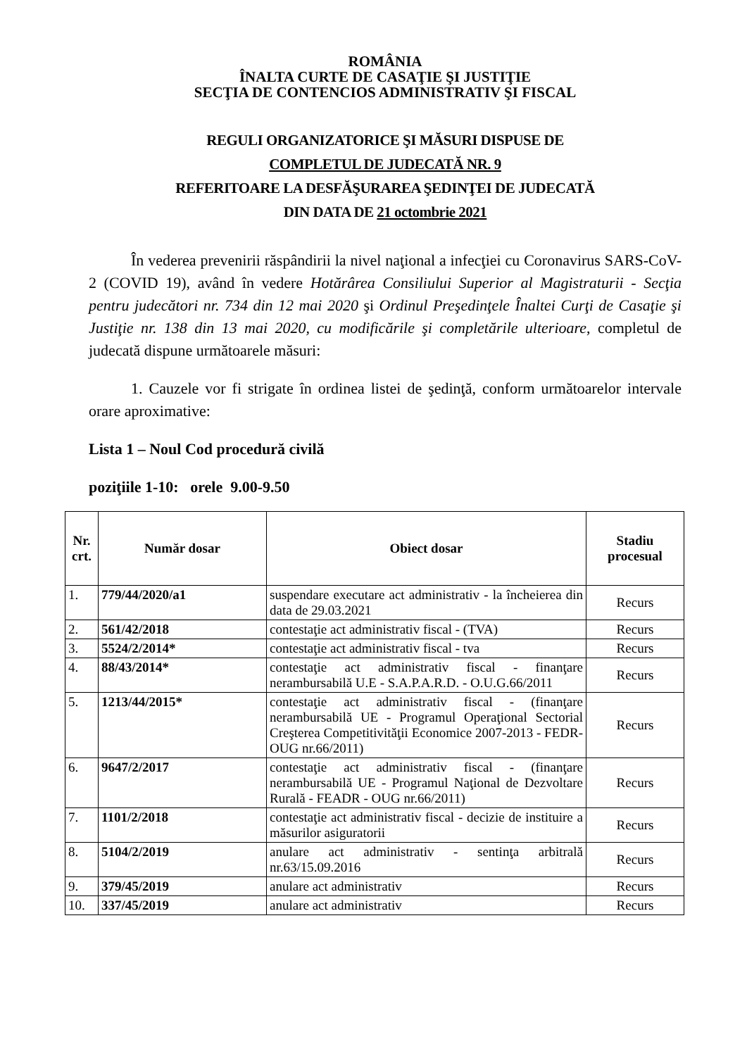ROMÂNIA
ÎNALTA CURTE DE CASAŢIE ŞI JUSTIŢIE
SECŢIA DE CONTENCIOS ADMINISTRATIV ŞI FISCAL
REGULI ORGANIZATORICE ŞI MĂSURI DISPUSE DE
COMPLETUL DE JUDECATĂ NR. 9
REFERITOARE LA DESFĂŞURAREA ŞEDINŢEI DE JUDECATĂ
DIN DATA DE 21 octombrie 2021
În vederea prevenirii răspândirii la nivel naţional a infecţiei cu Coronavirus SARS-CoV-2 (COVID 19), având în vedere Hotărârea Consiliului Superior al Magistraturii - Secţia pentru judecători nr. 734 din 12 mai 2020 şi Ordinul Preşedinţele Înaltei Curţi de Casaţie şi Justiţie nr. 138 din 13 mai 2020, cu modificările şi completările ulterioare, completul de judecată dispune următoarele măsuri:
1. Cauzele vor fi strigate în ordinea listei de şedinţă, conform următoarelor intervale orare aproximative:
Lista 1 – Noul Cod procedură civilă
poziţiile 1-10: orele 9.00-9.50
| Nr. crt. | Număr dosar | Obiect dosar | Stadiu procesual |
| --- | --- | --- | --- |
| 1. | 779/44/2020/a1 | suspendare executare act administrativ - la încheierea din data de 29.03.2021 | Recurs |
| 2. | 561/42/2018 | contestaţie act administrativ fiscal - (TVA) | Recurs |
| 3. | 5524/2/2014* | contestaţie act administrativ fiscal - tva | Recurs |
| 4. | 88/43/2014* | contestaţie act administrativ fiscal - finanţare nerambursabilă U.E - S.A.P.A.R.D. - O.U.G.66/2011 | Recurs |
| 5. | 1213/44/2015* | contestaţie act administrativ fiscal - (finanţare nerambursabilă UE - Programul Operaţional Sectorial Creşterea Competitivităţii Economice 2007-2013 - FEDR- OUG nr.66/2011) | Recurs |
| 6. | 9647/2/2017 | contestaţie act administrativ fiscal - (finanţare nerambursabilă UE - Programul Naţional de Dezvoltare Rurală - FEADR - OUG nr.66/2011) | Recurs |
| 7. | 1101/2/2018 | contestaţie act administrativ fiscal - decizie de instituire a măsurilor asiguratorii | Recurs |
| 8. | 5104/2/2019 | anulare act administrativ - sentinţa arbitrală nr.63/15.09.2016 | Recurs |
| 9. | 379/45/2019 | anulare act administrativ | Recurs |
| 10. | 337/45/2019 | anulare act administrativ | Recurs |